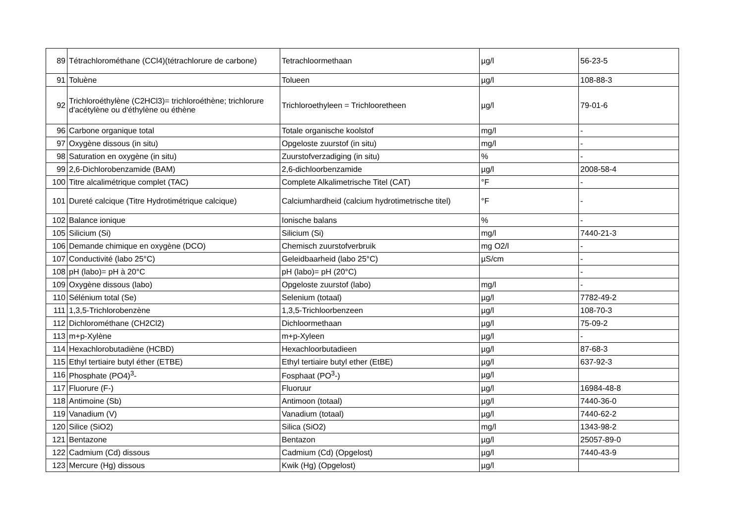| 89 | Tétrachlorométhane (CCl4)(tétrachlorure de carbone) | Tetrachloormethaan | µg/l | 56-23-5 |
| 91 | Toluène | Tolueen | µg/l | 108-88-3 |
| 92 | Trichloroéthylène (C2HCl3)= trichloroéthène; trichlorure d'acétylène ou d'éthylène ou éthène | Trichloroethyleen = Trichlooretheen | µg/l | 79-01-6 |
| 96 | Carbone organique total | Totale organische koolstof | mg/l | - |
| 97 | Oxygène dissous (in situ) | Opgeloste zuurstof (in situ) | mg/l | - |
| 98 | Saturation en oxygène (in situ) | Zuurstofverzadiging (in situ) | % | - |
| 99 | 2,6-Dichlorobenzamide (BAM) | 2,6-dichloorbenzamide | µg/l | 2008-58-4 |
| 100 | Titre alcalimétrique complet (TAC) | Complete Alkalimetrische Titel (CAT) | °F | - |
| 101 | Dureté calcique (Titre Hydrotimétrique calcique) | Calciumhardheid (calcium hydrotimetrische titel) | °F | - |
| 102 | Balance ionique | Ionische balans | % | - |
| 105 | Silicium (Si) | Silicium (Si) | mg/l | 7440-21-3 |
| 106 | Demande chimique en oxygène (DCO) | Chemisch zuurstofverbruik | mg O2/l | - |
| 107 | Conductivité (labo 25°C) | Geleidbaarheid (labo 25°C) | µS/cm | - |
| 108 | pH (labo)= pH à 20°C | pH (labo)= pH (20°C) | | - |
| 109 | Oxygène dissous (labo) | Opgeloste zuurstof (labo) | mg/l | - |
| 110 | Sélénium total (Se) | Selenium (totaal) | µg/l | 7782-49-2 |
| 111 | 1,3,5-Trichlorobenzène | 1,3,5-Trichloorbenzeen | µg/l | 108-70-3 |
| 112 | Dichlorométhane (CH2Cl2) | Dichloormethaan | µg/l | 75-09-2 |
| 113 | m+p-Xylène | m+p-Xyleen | µg/l | - |
| 114 | Hexachlorobutadiène (HCBD) | Hexachloorbutadieen | µg/l | 87-68-3 |
| 115 | Ethyl tertiaire butyl éther (ETBE) | Ethyl tertiaire butyl ether (EtBE) | µg/l | 637-92-3 |
| 116 | Phosphate (PO4)<sup>3</sup>- | Fosphaat (PO<sup>3</sup>-) | µg/l | |
| 117 | Fluorure (F-) | Fluoruur | µg/l | 16984-48-8 |
| 118 | Antimoine (Sb) | Antimoon (totaal) | µg/l | 7440-36-0 |
| 119 | Vanadium (V) | Vanadium (totaal) | µg/l | 7440-62-2 |
| 120 | Silice (SiO2) | Silica (SiO2) | mg/l | 1343-98-2 |
| 121 | Bentazone | Bentazon | µg/l | 25057-89-0 |
| 122 | Cadmium (Cd) dissous | Cadmium (Cd) (Opgelost) | µg/l | 7440-43-9 |
| 123 | Mercure (Hg) dissous | Kwik (Hg) (Opgelost) | µg/l | |